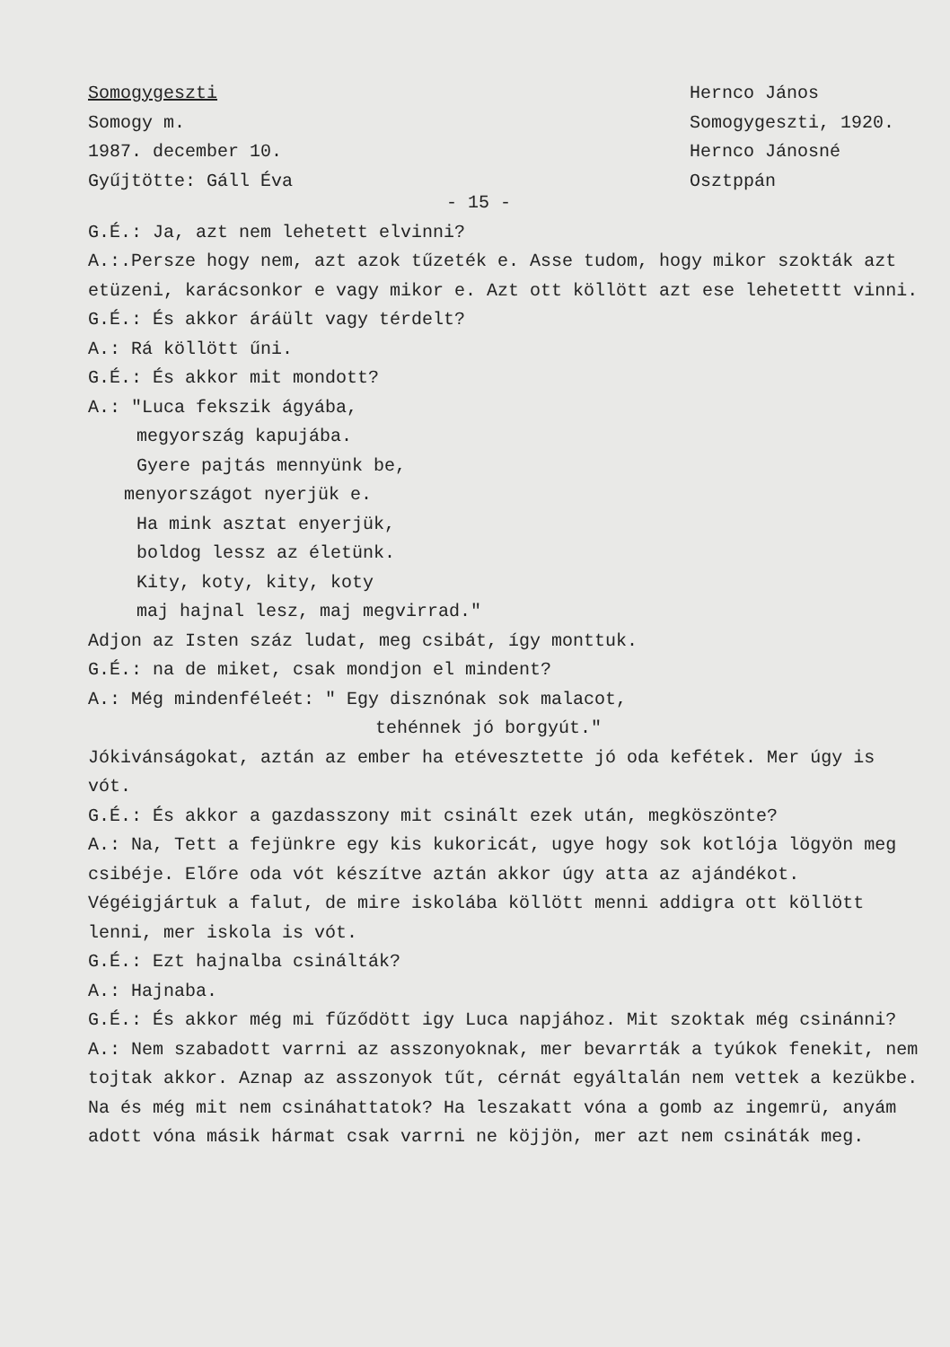Somogygeszti
Somogy m.
1987. december 10.
Gyűjtötte: Gáll Éva
Hernco János
Somogygeszti, 1920.
Hernco Jánosné
Osztppán
- 15 -
G.É.: Ja, azt nem lehetett elvinni?
A.:.Persze hogy nem, azt azok tűzeték e. Asse tudom, hogy mikor szokták azt etüzeni, karácsonkor e vagy mikor e. Azt ott köllött azt ese lehetettt vinni.
G.É.: És akkor áráült vagy térdelt?
A.: Rá köllött űni.
G.É.: És akkor mit mondott?
A.: "Luca fekszik ágyába,
megyország kapujába.
Gyere pajtás mennyünk be,
menyországot nyerjük e.
Ha mink asztat enyerjük,
boldog lessz az életünk.
Kity, koty, kity, koty
maj hajnal lesz, maj megvirrad."
Adjon az Isten száz ludat, meg csibát, így monttuk.
G.É.: na de miket, csak mondjon el mindent?
A.: Még mindenféleét: " Egy disznónak sok malacot,
tehénnek jó borgyút."
Jókivánságokat, aztán az ember ha etévesztette jó oda kefétek. Mer úgy is vót.
G.É.: És akkor a gazdasszony mit csinált ezek után, megköszönte?
A.: Na, Tett a fejünkre egy kis kukoricát, ugye hogy sok kotlója lögyön meg csibéje. Előre oda vót készítve aztán akkor úgy atta az ajándékot. Végéigjártuk a falut, de mire iskolába köllött menni addigra ott köllött lenni, mer iskola is vót.
G.É.: Ezt hajnalba csinálták?
A.: Hajnaba.
G.É.: És akkor még mi fűződött igy Luca napjához. Mit szoktak még csinánni?
A.: Nem szabadott varrni az asszonyoknak, mer bevarrták a tyúkok fenekit, nem tojtak akkor. Aznap az asszonyok tűt, cérnát egyáltalán nem vettek a kezükbe. Na és még mit nem csináhattatok? Ha leszakatt vóna a gomb az ingemrü, anyám adott vóna másik hármat csak varrni ne köjjön, mer azt nem csináták meg.